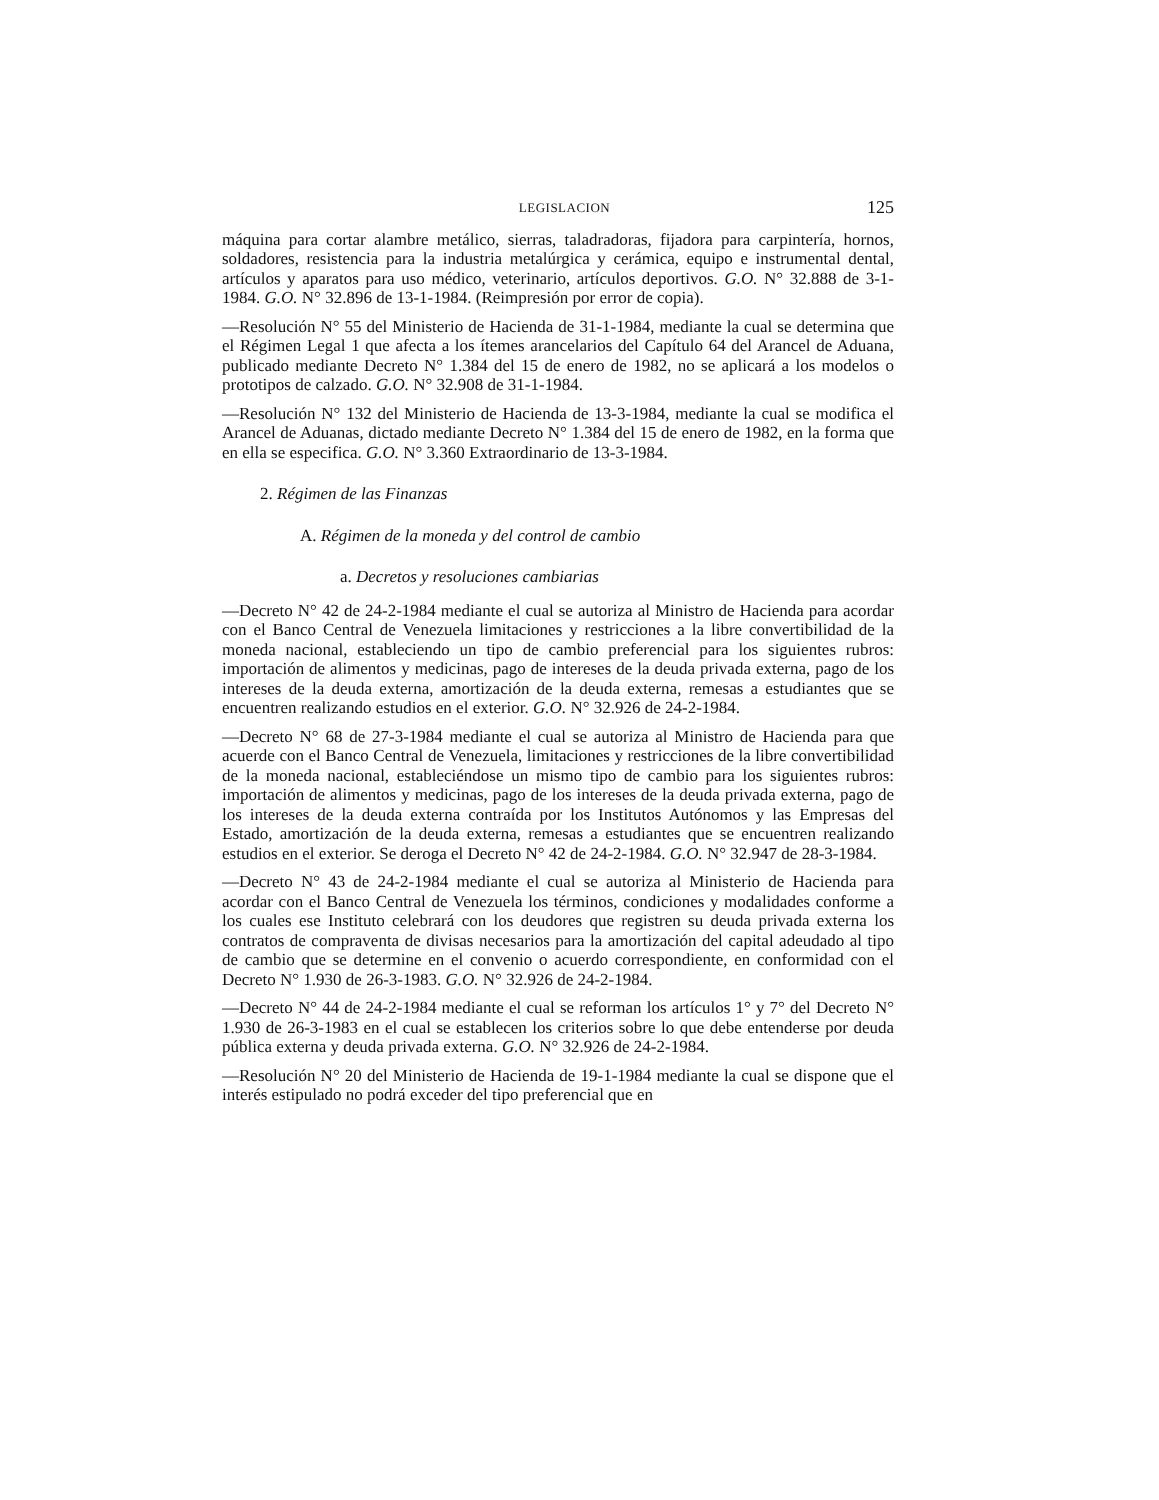LEGISLACION 125
máquina para cortar alambre metálico, sierras, taladradoras, fijadora para carpintería, hornos, soldadores, resistencia para la industria metalúrgica y cerámica, equipo e instrumental dental, artículos y aparatos para uso médico, veterinario, artículos deportivos. G.O. N° 32.888 de 3-1-1984. G.O. N° 32.896 de 13-1-1984. (Reimpresión por error de copia).
—Resolución N° 55 del Ministerio de Hacienda de 31-1-1984, mediante la cual se determina que el Régimen Legal 1 que afecta a los ítemes arancelarios del Capítulo 64 del Arancel de Aduana, publicado mediante Decreto N° 1.384 del 15 de enero de 1982, no se aplicará a los modelos o prototipos de calzado. G.O. N° 32.908 de 31-1-1984.
—Resolución N° 132 del Ministerio de Hacienda de 13-3-1984, mediante la cual se modifica el Arancel de Aduanas, dictado mediante Decreto N° 1.384 del 15 de enero de 1982, en la forma que en ella se especifica. G.O. N° 3.360 Extraordinario de 13-3-1984.
2. Régimen de las Finanzas
A. Régimen de la moneda y del control de cambio
a. Decretos y resoluciones cambiarias
—Decreto N° 42 de 24-2-1984 mediante el cual se autoriza al Ministro de Hacienda para acordar con el Banco Central de Venezuela limitaciones y restricciones a la libre convertibilidad de la moneda nacional, estableciendo un tipo de cambio preferencial para los siguientes rubros: importación de alimentos y medicinas, pago de intereses de la deuda privada externa, pago de los intereses de la deuda externa, amortización de la deuda externa, remesas a estudiantes que se encuentren realizando estudios en el exterior. G.O. N° 32.926 de 24-2-1984.
—Decreto N° 68 de 27-3-1984 mediante el cual se autoriza al Ministro de Hacienda para que acuerde con el Banco Central de Venezuela, limitaciones y restricciones de la libre convertibilidad de la moneda nacional, estableciéndose un mismo tipo de cambio para los siguientes rubros: importación de alimentos y medicinas, pago de los intereses de la deuda privada externa, pago de los intereses de la deuda externa contraída por los Institutos Autónomos y las Empresas del Estado, amortización de la deuda externa, remesas a estudiantes que se encuentren realizando estudios en el exterior. Se deroga el Decreto N° 42 de 24-2-1984. G.O. N° 32.947 de 28-3-1984.
—Decreto N° 43 de 24-2-1984 mediante el cual se autoriza al Ministerio de Hacienda para acordar con el Banco Central de Venezuela los términos, condiciones y modalidades conforme a los cuales ese Instituto celebrará con los deudores que registren su deuda privada externa los contratos de compraventa de divisas necesarios para la amortización del capital adeudado al tipo de cambio que se determine en el convenio o acuerdo correspondiente, en conformidad con el Decreto N° 1.930 de 26-3-1983. G.O. N° 32.926 de 24-2-1984.
—Decreto N° 44 de 24-2-1984 mediante el cual se reforman los artículos 1° y 7° del Decreto N° 1.930 de 26-3-1983 en el cual se establecen los criterios sobre lo que debe entenderse por deuda pública externa y deuda privada externa. G.O. N° 32.926 de 24-2-1984.
—Resolución N° 20 del Ministerio de Hacienda de 19-1-1984 mediante la cual se dispone que el interés estipulado no podrá exceder del tipo preferencial que en